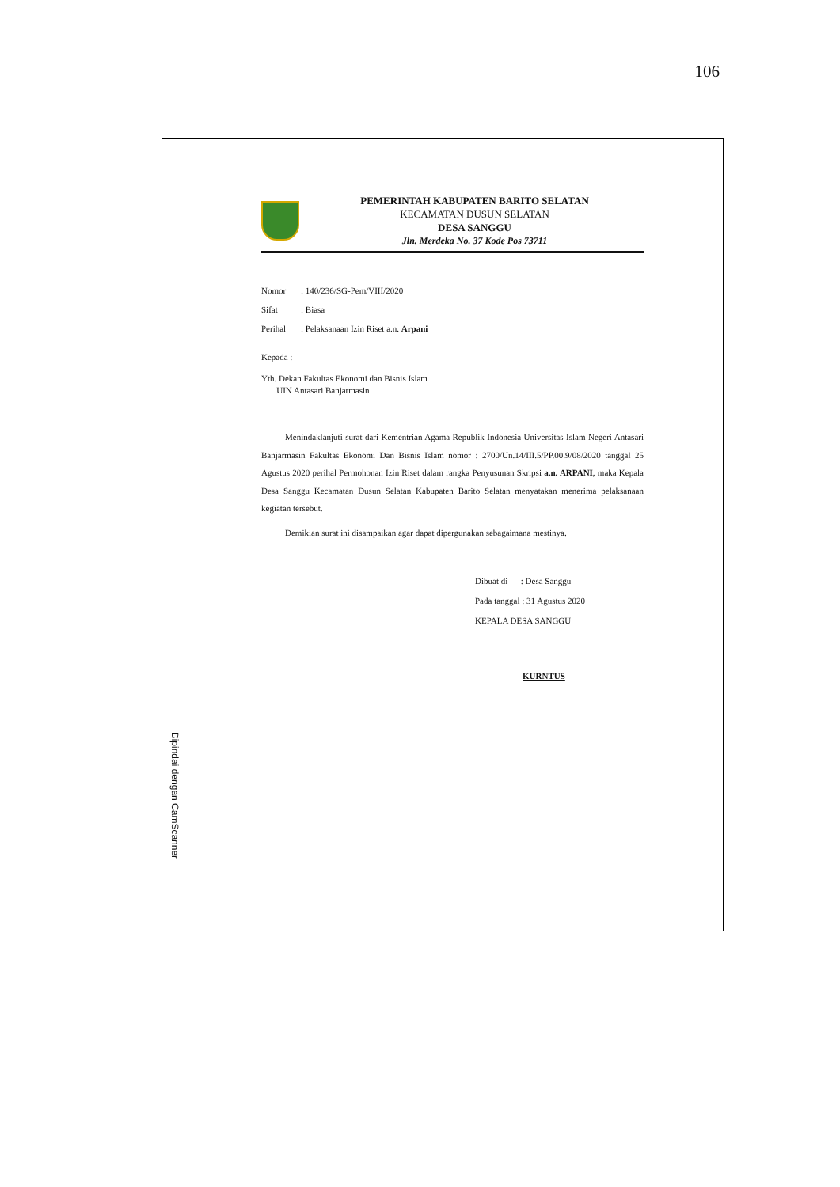106
PEMERINTAH KABUPATEN BARITO SELATAN
KECAMATAN DUSUN SELATAN
DESA SANGGU
Jln. Merdeka No. 37 Kode Pos 73711
Nomor: 140/236/SG-Pem/VIII/2020
Sifat: Biasa
Perihal: Pelaksanaan Izin Riset a.n. Arpani
Kepada :
Yth. Dekan Fakultas Ekonomi dan Bisnis Islam
UIN Antasari Banjarmasin
Menindaklanjuti surat dari Kementrian Agama Republik Indonesia Universitas Islam Negeri Antasari Banjarmasin Fakultas Ekonomi Dan Bisnis Islam nomor : 2700/Un.14/III.5/PP.00.9/08/2020 tanggal 25 Agustus 2020 perihal Permohonan Izin Riset dalam rangka Penyusunan Skripsi a.n. ARPANI, maka Kepala Desa Sanggu Kecamatan Dusun Selatan Kabupaten Barito Selatan menyatakan menerima pelaksanaan kegiatan tersebut.
Demikian surat ini disampaikan agar dapat dipergunakan sebagaimana mestinya.
Dibuat di : Desa Sanggu
Pada tanggal : 31 Agustus 2020
KEPALA DESA SANGGU
KURNTUS
Dipindai dengan CamScanner